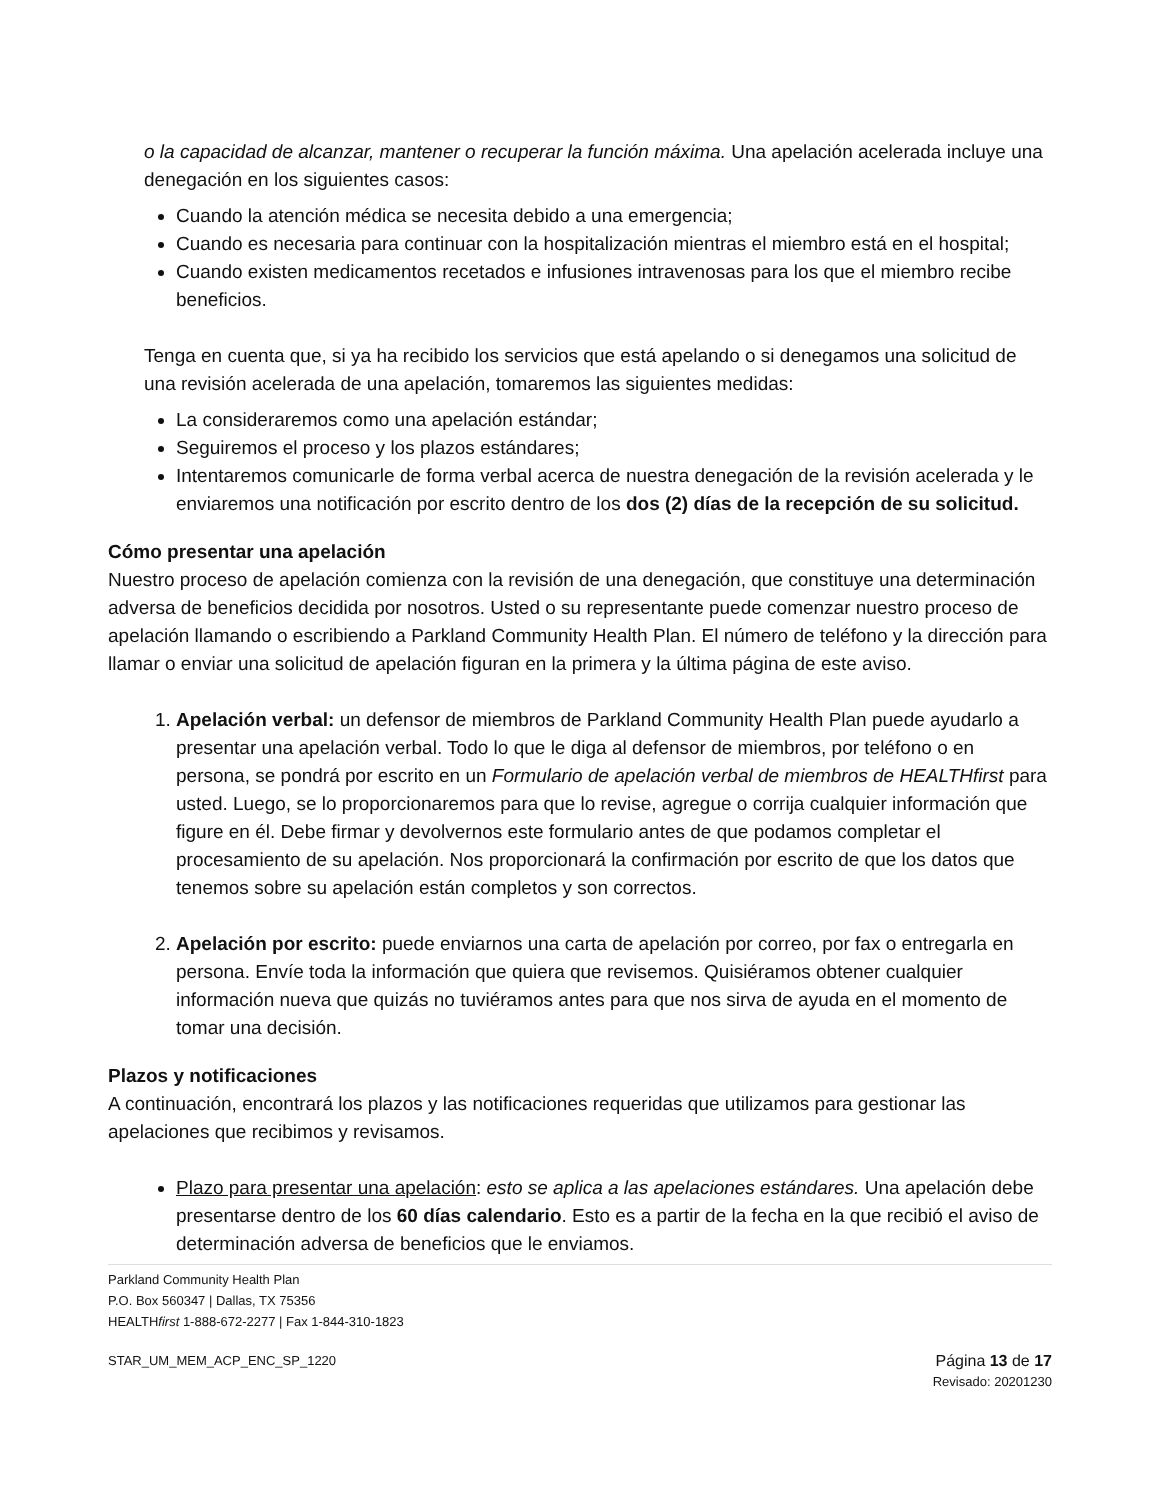o la capacidad de alcanzar, mantener o recuperar la función máxima. Una apelación acelerada incluye una denegación en los siguientes casos:
Cuando la atención médica se necesita debido a una emergencia;
Cuando es necesaria para continuar con la hospitalización mientras el miembro está en el hospital;
Cuando existen medicamentos recetados e infusiones intravenosas para los que el miembro recibe beneficios.
Tenga en cuenta que, si ya ha recibido los servicios que está apelando o si denegamos una solicitud de una revisión acelerada de una apelación, tomaremos las siguientes medidas:
La consideraremos como una apelación estándar;
Seguiremos el proceso y los plazos estándares;
Intentaremos comunicarle de forma verbal acerca de nuestra denegación de la revisión acelerada y le enviaremos una notificación por escrito dentro de los dos (2) días de la recepción de su solicitud.
Cómo presentar una apelación
Nuestro proceso de apelación comienza con la revisión de una denegación, que constituye una determinación adversa de beneficios decidida por nosotros. Usted o su representante puede comenzar nuestro proceso de apelación llamando o escribiendo a Parkland Community Health Plan. El número de teléfono y la dirección para llamar o enviar una solicitud de apelación figuran en la primera y la última página de este aviso.
1. Apelación verbal: un defensor de miembros de Parkland Community Health Plan puede ayudarlo a presentar una apelación verbal. Todo lo que le diga al defensor de miembros, por teléfono o en persona, se pondrá por escrito en un Formulario de apelación verbal de miembros de HEALTHfirst para usted. Luego, se lo proporcionaremos para que lo revise, agregue o corrija cualquier información que figure en él. Debe firmar y devolvernos este formulario antes de que podamos completar el procesamiento de su apelación. Nos proporcionará la confirmación por escrito de que los datos que tenemos sobre su apelación están completos y son correctos.
2. Apelación por escrito: puede enviarnos una carta de apelación por correo, por fax o entregarla en persona. Envíe toda la información que quiera que revisemos. Quisiéramos obtener cualquier información nueva que quizás no tuviéramos antes para que nos sirva de ayuda en el momento de tomar una decisión.
Plazos y notificaciones
A continuación, encontrará los plazos y las notificaciones requeridas que utilizamos para gestionar las apelaciones que recibimos y revisamos.
Plazo para presentar una apelación: esto se aplica a las apelaciones estándares. Una apelación debe presentarse dentro de los 60 días calendario. Esto es a partir de la fecha en la que recibió el aviso de determinación adversa de beneficios que le enviamos.
Parkland Community Health Plan
P.O. Box 560347 | Dallas, TX 75356
HEALTHfirst 1-888-672-2277 | Fax 1-844-310-1823
STAR_UM_MEM_ACP_ENC_SP_1220 Página 13 de 17
Revisado: 20201230